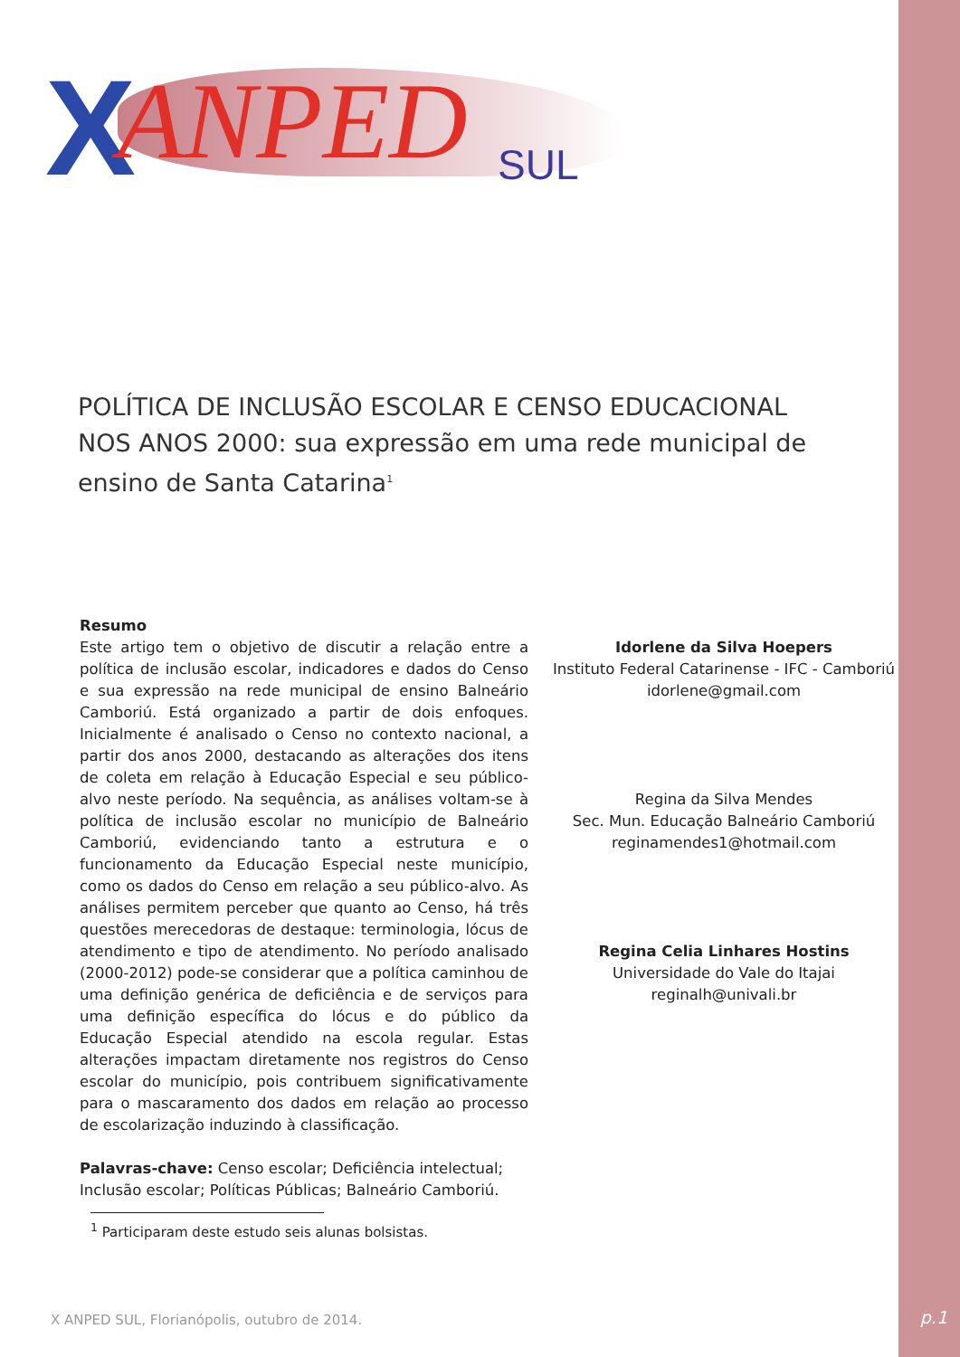X ANPED SUL
POLÍTICA DE INCLUSÃO ESCOLAR E CENSO EDUCACIONAL NOS ANOS 2000: sua expressão em uma rede municipal de ensino de Santa Catarina<sup>1</sup>
Resumo
Este artigo tem o objetivo de discutir a relação entre a política de inclusão escolar, indicadores e dados do Censo e sua expressão na rede municipal de ensino Balneário Camboriú. Está organizado a partir de dois enfoques. Inicialmente é analisado o Censo no contexto nacional, a partir dos anos 2000, destacando as alterações dos itens de coleta em relação à Educação Especial e seu público-alvo neste período. Na sequência, as análises voltam-se à política de inclusão escolar no município de Balneário Camboriú, evidenciando tanto a estrutura e o funcionamento da Educação Especial neste município, como os dados do Censo em relação a seu público-alvo. As análises permitem perceber que quanto ao Censo, há três questões merecedoras de destaque: terminologia, lócus de atendimento e tipo de atendimento. No período analisado (2000-2012) pode-se considerar que a política caminhou de uma definição genérica de deficiência e de serviços para uma definição específica do lócus e do público da Educação Especial atendido na escola regular. Estas alterações impactam diretamente nos registros do Censo escolar do município, pois contribuem significativamente para o mascaramento dos dados em relação ao processo de escolarização induzindo à classificação.
Palavras-chave: Censo escolar; Deficiência intelectual; Inclusão escolar; Políticas Públicas; Balneário Camboriú.
Idorlene da Silva Hoepers
Instituto Federal Catarinense - IFC - Camboriú
idorlene@gmail.com
Regina da Silva Mendes
Sec. Mun. Educação Balneário Camboriú
reginamendes1@hotmail.com
Regina Celia Linhares Hostins
Universidade do Vale do Itajai
reginalh@univali.br
<sup>1</sup> Participaram deste estudo seis alunas bolsistas.
X ANPED SUL, Florianópolis, outubro de 2014.
p.1